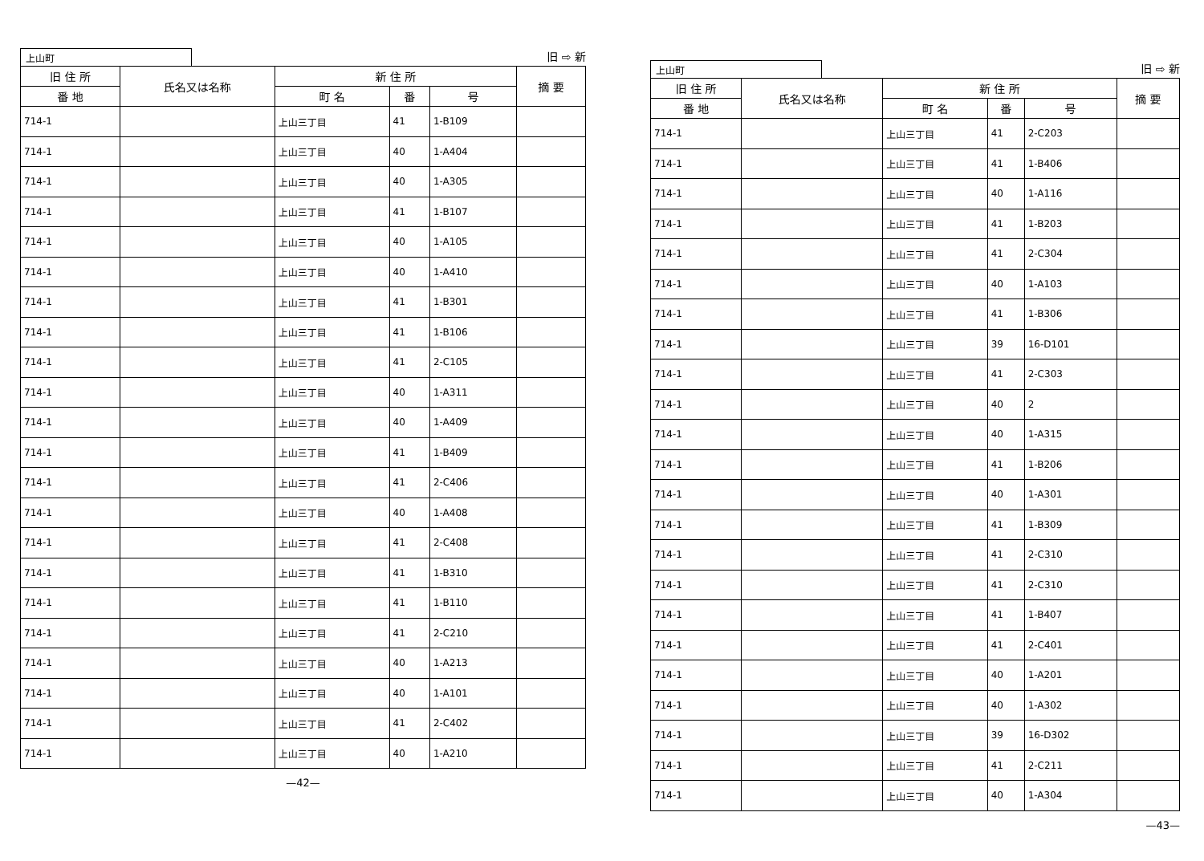上山町
旧 ⇨ 新
| 旧 住 所 | 氏名又は名称 | 新 住 所 | | | 摘 要 |
| --- | --- | --- | --- | --- | --- |
| 番 地 | | 町 名 | 番 | 号 | |
| 714-1 | | 上山三丁目 | 41 | 1-B109 | |
| 714-1 | | 上山三丁目 | 40 | 1-A404 | |
| 714-1 | | 上山三丁目 | 40 | 1-A305 | |
| 714-1 | | 上山三丁目 | 41 | 1-B107 | |
| 714-1 | | 上山三丁目 | 40 | 1-A105 | |
| 714-1 | | 上山三丁目 | 40 | 1-A410 | |
| 714-1 | | 上山三丁目 | 41 | 1-B301 | |
| 714-1 | | 上山三丁目 | 41 | 1-B106 | |
| 714-1 | | 上山三丁目 | 41 | 2-C105 | |
| 714-1 | | 上山三丁目 | 40 | 1-A311 | |
| 714-1 | | 上山三丁目 | 40 | 1-A409 | |
| 714-1 | | 上山三丁目 | 41 | 1-B409 | |
| 714-1 | | 上山三丁目 | 41 | 2-C406 | |
| 714-1 | | 上山三丁目 | 40 | 1-A408 | |
| 714-1 | | 上山三丁目 | 41 | 2-C408 | |
| 714-1 | | 上山三丁目 | 41 | 1-B310 | |
| 714-1 | | 上山三丁目 | 41 | 1-B110 | |
| 714-1 | | 上山三丁目 | 41 | 2-C210 | |
| 714-1 | | 上山三丁目 | 40 | 1-A213 | |
| 714-1 | | 上山三丁目 | 40 | 1-A101 | |
| 714-1 | | 上山三丁目 | 41 | 2-C402 | |
| 714-1 | | 上山三丁目 | 40 | 1-A210 | |
—42—
上山町
旧 ⇨ 新
| 旧 住 所 | 氏名又は名称 | 新 住 所 | | | 摘 要 |
| --- | --- | --- | --- | --- | --- |
| 番 地 | | 町 名 | 番 | 号 | |
| 714-1 | | 上山三丁目 | 41 | 2-C203 | |
| 714-1 | | 上山三丁目 | 41 | 1-B406 | |
| 714-1 | | 上山三丁目 | 40 | 1-A116 | |
| 714-1 | | 上山三丁目 | 41 | 1-B203 | |
| 714-1 | | 上山三丁目 | 41 | 2-C304 | |
| 714-1 | | 上山三丁目 | 40 | 1-A103 | |
| 714-1 | | 上山三丁目 | 41 | 1-B306 | |
| 714-1 | | 上山三丁目 | 39 | 16-D101 | |
| 714-1 | | 上山三丁目 | 41 | 2-C303 | |
| 714-1 | | 上山三丁目 | 40 | 2 | |
| 714-1 | | 上山三丁目 | 40 | 1-A315 | |
| 714-1 | | 上山三丁目 | 41 | 1-B206 | |
| 714-1 | | 上山三丁目 | 40 | 1-A301 | |
| 714-1 | | 上山三丁目 | 41 | 1-B309 | |
| 714-1 | | 上山三丁目 | 41 | 2-C310 | |
| 714-1 | | 上山三丁目 | 41 | 2-C310 | |
| 714-1 | | 上山三丁目 | 41 | 1-B407 | |
| 714-1 | | 上山三丁目 | 41 | 2-C401 | |
| 714-1 | | 上山三丁目 | 40 | 1-A201 | |
| 714-1 | | 上山三丁目 | 40 | 1-A302 | |
| 714-1 | | 上山三丁目 | 39 | 16-D302 | |
| 714-1 | | 上山三丁目 | 41 | 2-C211 | |
| 714-1 | | 上山三丁目 | 40 | 1-A304 | |
—43—